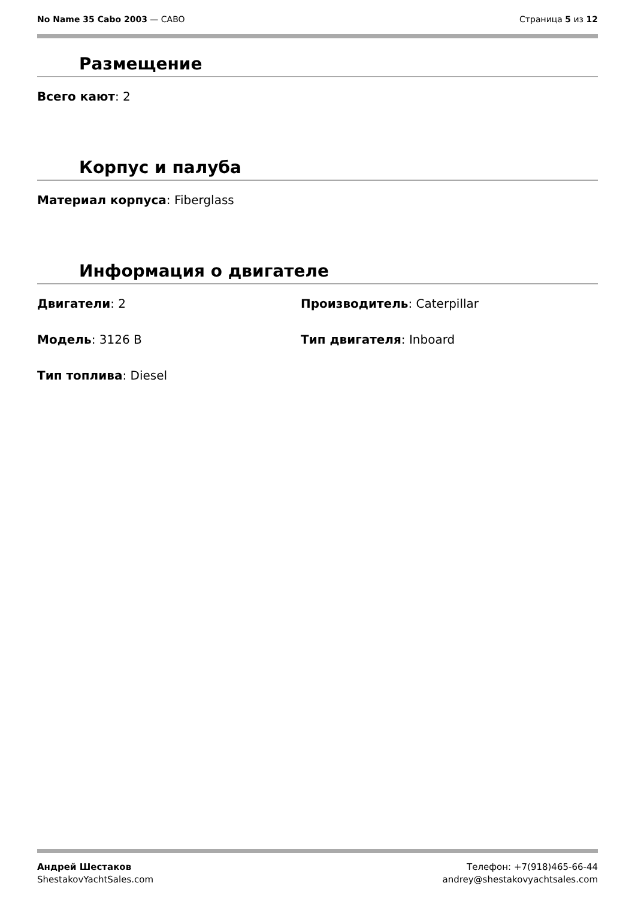No Name 35 Cabo 2003 — CABO Страница 5 из 12
Размещение
Всего кают: 2
Корпус и палуба
Материал корпуса: Fiberglass
Информация о двигателе
Двигатели: 2
Производитель: Caterpillar
Модель: 3126 B
Тип двигателя: Inboard
Тип топлива: Diesel
Андрей Шестаков
ShestakovYachtSales.com
Телефон: +7(918)465-66-44
andrey@shestakovyachtsales.com